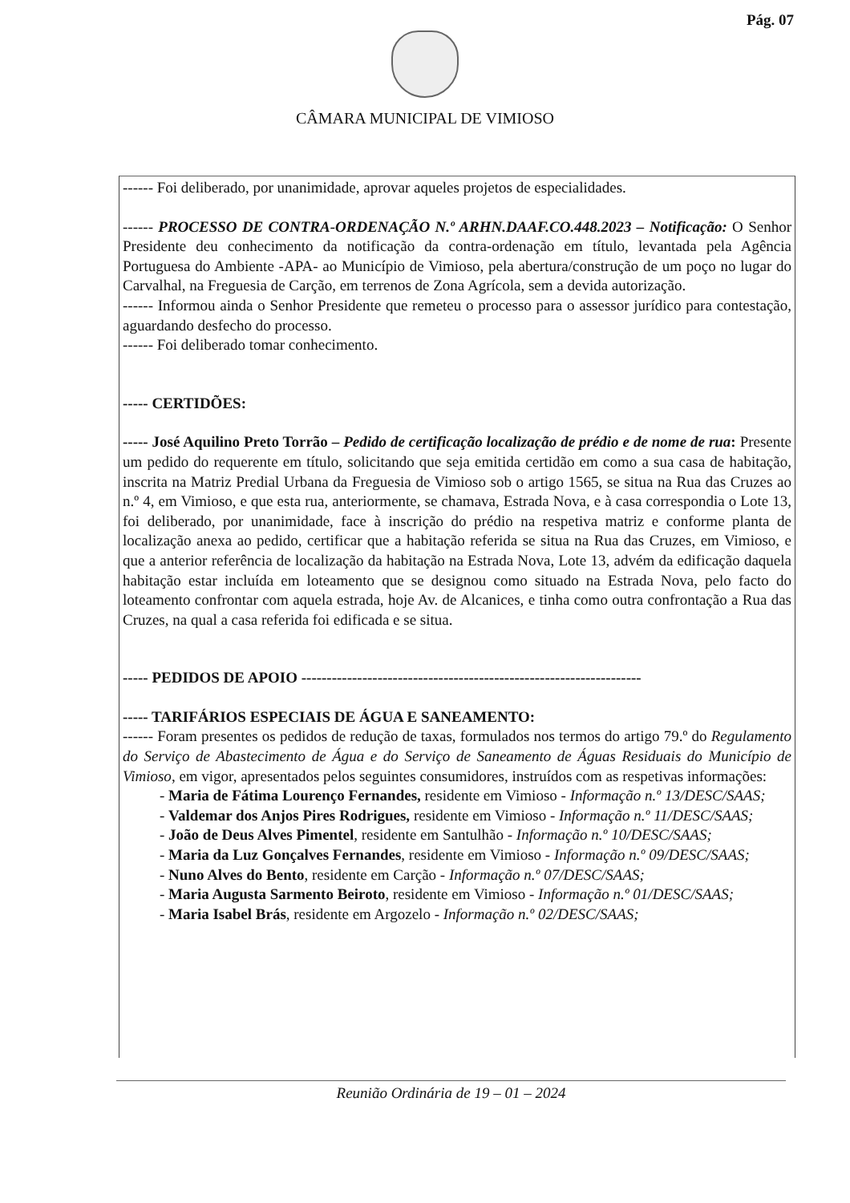Pág. 07
CÂMARA MUNICIPAL DE VIMIOSO
------ Foi deliberado, por unanimidade, aprovar aqueles projetos de especialidades.
------ PROCESSO DE CONTRA-ORDENAÇÃO N.º ARHN.DAAF.CO.448.2023 – Notificação: O Senhor Presidente deu conhecimento da notificação da contra-ordenação em título, levantada pela Agência Portuguesa do Ambiente -APA- ao Município de Vimioso, pela abertura/construção de um poço no lugar do Carvalhal, na Freguesia de Carção, em terrenos de Zona Agrícola, sem a devida autorização.
------ Informou ainda o Senhor Presidente que remeteu o processo para o assessor jurídico para contestação, aguardando desfecho do processo.
------ Foi deliberado tomar conhecimento.
----- CERTIDÕES:
----- José Aquilino Preto Torrão – Pedido de certificação localização de prédio e de nome de rua: Presente um pedido do requerente em título, solicitando que seja emitida certidão em como a sua casa de habitação, inscrita na Matriz Predial Urbana da Freguesia de Vimioso sob o artigo 1565, se situa na Rua das Cruzes ao n.º 4, em Vimioso, e que esta rua, anteriormente, se chamava, Estrada Nova, e à casa correspondia o Lote 13, foi deliberado, por unanimidade, face à inscrição do prédio na respetiva matriz e conforme planta de localização anexa ao pedido, certificar que a habitação referida se situa na Rua das Cruzes, em Vimioso, e que a anterior referência de localização da habitação na Estrada Nova, Lote 13, advém da edificação daquela habitação estar incluída em loteamento que se designou como situado na Estrada Nova, pelo facto do loteamento confrontar com aquela estrada, hoje Av. de Alcanices, e tinha como outra confrontação a Rua das Cruzes, na qual a casa referida foi edificada e se situa.
----- PEDIDOS DE APOIO -------------------------------------------------------------------
----- TARIFÁRIOS ESPECIAIS DE ÁGUA E SANEAMENTO:
------ Foram presentes os pedidos de redução de taxas, formulados nos termos do artigo 79.º do Regulamento do Serviço de Abastecimento de Água e do Serviço de Saneamento de Águas Residuais do Município de Vimioso, em vigor, apresentados pelos seguintes consumidores, instruídos com as respetivas informações:
- Maria de Fátima Lourenço Fernandes, residente em Vimioso - Informação n.º 13/DESC/SAAS;
- Valdemar dos Anjos Pires Rodrigues, residente em Vimioso - Informação n.º 11/DESC/SAAS;
- João de Deus Alves Pimentel, residente em Santulhão - Informação n.º 10/DESC/SAAS;
- Maria da Luz Gonçalves Fernandes, residente em Vimioso - Informação n.º 09/DESC/SAAS;
- Nuno Alves do Bento, residente em Carção - Informação n.º 07/DESC/SAAS;
- Maria Augusta Sarmento Beiroto, residente em Vimioso - Informação n.º 01/DESC/SAAS;
- Maria Isabel Brás, residente em Argozelo - Informação n.º 02/DESC/SAAS;
Reunião Ordinária de 19 – 01 – 2024